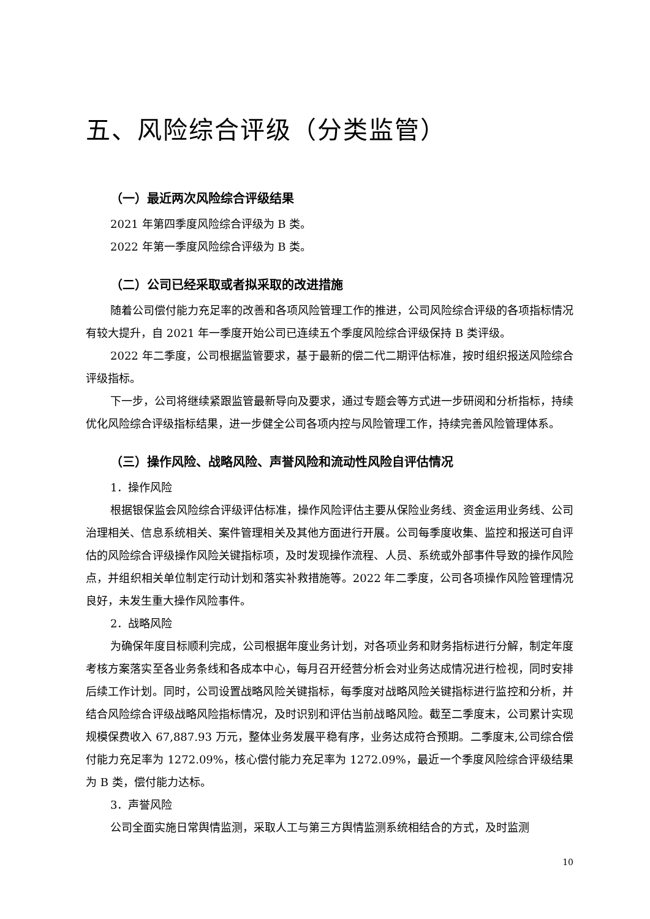五、风险综合评级（分类监管）
（一）最近两次风险综合评级结果
2021 年第四季度风险综合评级为 B 类。
2022 年第一季度风险综合评级为 B 类。
（二）公司已经采取或者拟采取的改进措施
随着公司偿付能力充足率的改善和各项风险管理工作的推进，公司风险综合评级的各项指标情况有较大提升，自 2021 年一季度开始公司已连续五个季度风险综合评级保持 B 类评级。
2022 年二季度，公司根据监管要求，基于最新的偿二代二期评估标准，按时组织报送风险综合评级指标。
下一步，公司将继续紧跟监管最新导向及要求，通过专题会等方式进一步研阅和分析指标，持续优化风险综合评级指标结果，进一步健全公司各项内控与风险管理工作，持续完善风险管理体系。
（三）操作风险、战略风险、声誉风险和流动性风险自评估情况
1．操作风险
根据银保监会风险综合评级评估标准，操作风险评估主要从保险业务线、资金运用业务线、公司治理相关、信息系统相关、案件管理相关及其他方面进行开展。公司每季度收集、监控和报送可自评估的风险综合评级操作风险关键指标项，及时发现操作流程、人员、系统或外部事件导致的操作风险点，并组织相关单位制定行动计划和落实补救措施等。2022 年二季度，公司各项操作风险管理情况良好，未发生重大操作风险事件。
2．战略风险
为确保年度目标顺利完成，公司根据年度业务计划，对各项业务和财务指标进行分解，制定年度考核方案落实至各业务条线和各成本中心，每月召开经营分析会对业务达成情况进行检视，同时安排后续工作计划。同时，公司设置战略风险关键指标，每季度对战略风险关键指标进行监控和分析，并结合风险综合评级战略风险指标情况，及时识别和评估当前战略风险。截至二季度末，公司累计实现规模保费收入 67,887.93 万元，整体业务发展平稳有序，业务达成符合预期。二季度末,公司综合偿付能力充足率为 1272.09%，核心偿付能力充足率为 1272.09%，最近一个季度风险综合评级结果为 B 类，偿付能力达标。
3．声誉风险
公司全面实施日常舆情监测，采取人工与第三方舆情监测系统相结合的方式，及时监测
10